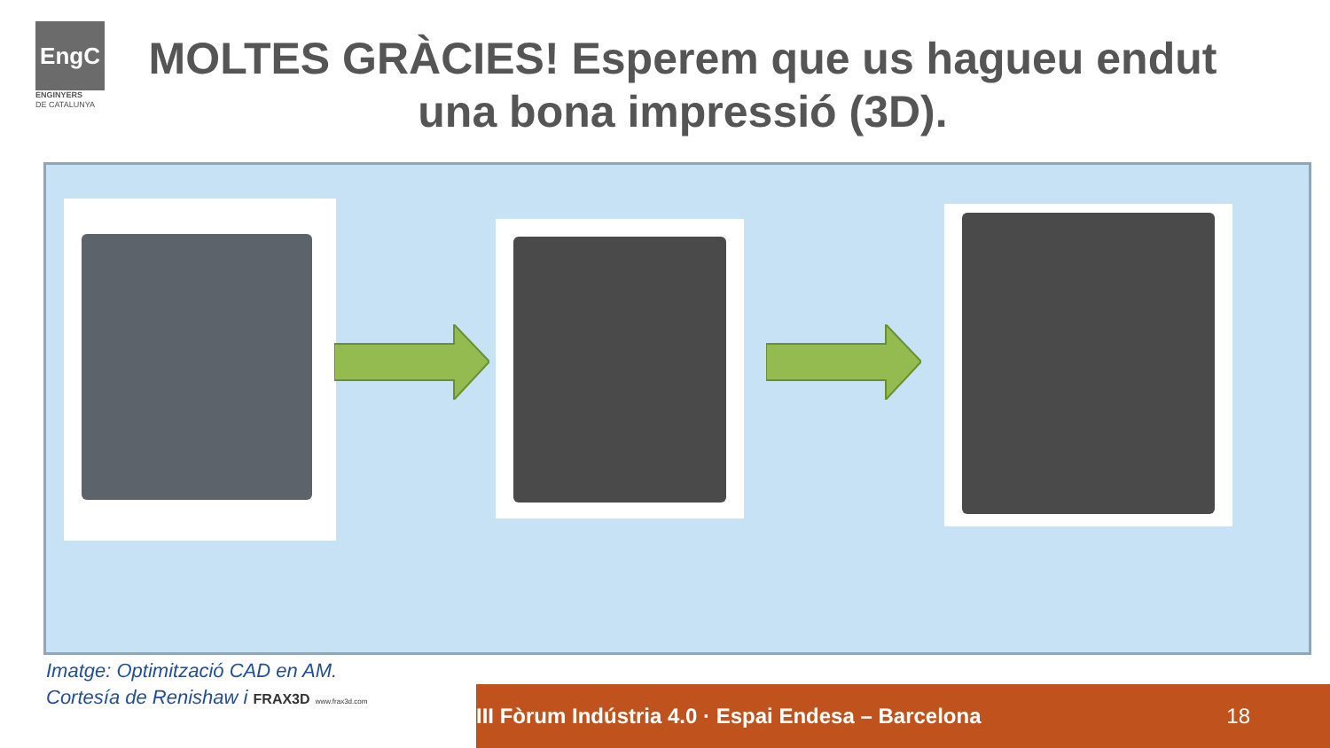EngC
ENGINYERS
DE CATALUNYA
MOLTES GRÀCIES! Esperem que us hagueu endut una bona impressió (3D).
Imatge: Optimització CAD en AM.
Cortesía de Renishaw i FRAX3D www.frax3d.com
III Fòrum Indústria 4.0 · Espai Endesa – Barcelona 18